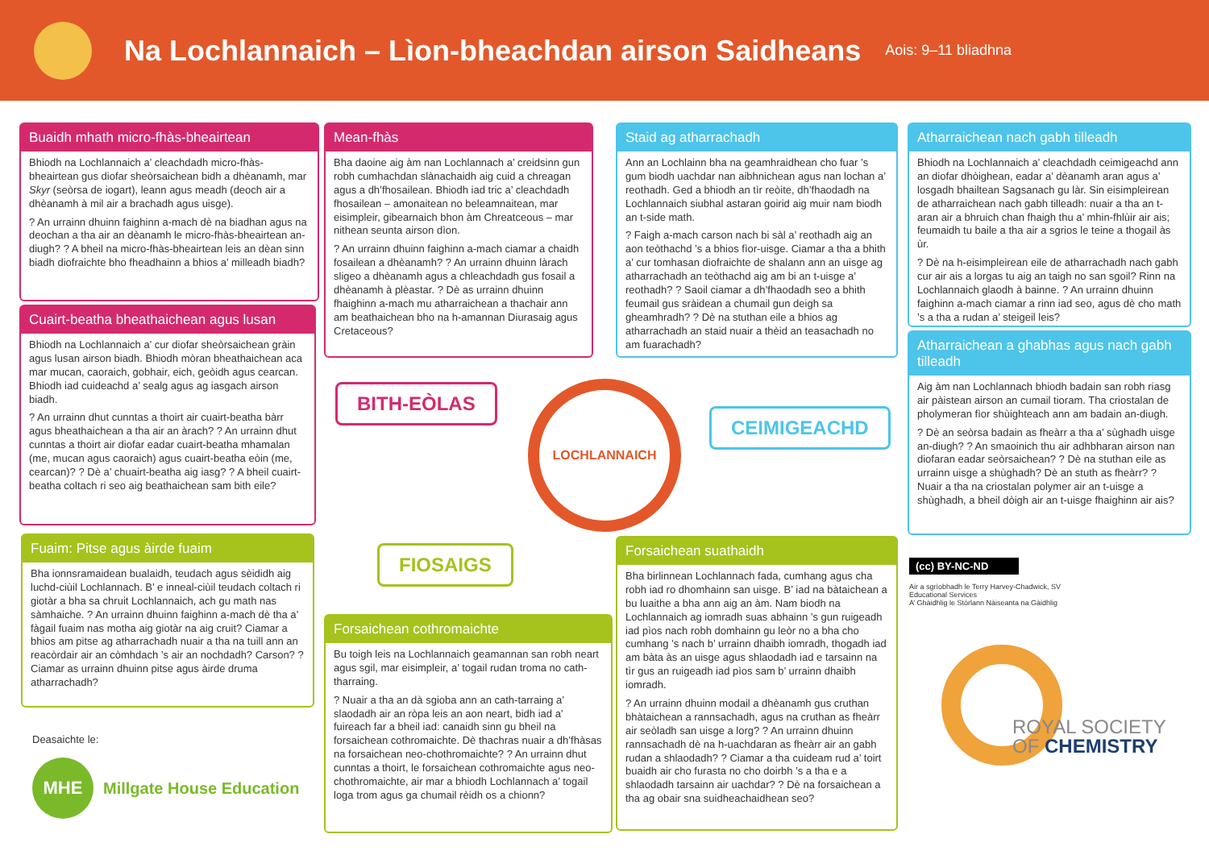Na Lochlannaich – Lìon-bheachdan airson Saidheans
Aois: 9–11 bliadhna
Buaidh mhath micro-fhàs-bheairtean
Bhiodh na Lochlannaich a’ cleachdadh micro-fhàs-bheairtean gus diofar sheòrsaichean bidh a dhèanamh, mar Skyr (seòrsa de iogart), leann agus meadh (deoch air a dhèanamh à mil air a brachadh agus uisge).
? An urrainn dhuinn faighinn a-mach dè na biadhan agus na deochan a tha air an dèanamh le micro-fhàs-bheairtean an-diugh? ? A bheil na micro-fhàs-bheairtean leis an dèan sinn biadh diofraichte bho fheadhainn a bhios a’ milleadh biadh?
Mean-fhàs
Bha daoine aig àm nan Lochlannach a’ creidsinn gun robh cumhachdan slànachaidh aig cuid a chreagan agus a dh’fhosailean. Bhiodh iad tric a’ cleachdadh fhosailean – amonaitean no beleamnaitean, mar eisimpleir, gibearnaich bhon àm Chreatceous – mar nithean seunta airson dìon.
? An urrainn dhuinn faighinn a-mach ciamar a chaidh fosailean a dhèanamh? ? An urrainn dhuinn làrach sligeo a dhèanamh agus a chleachdadh gus fosail a dhèanamh à plèastar. ? Dè as urrainn dhuinn fhaighinn a-mach mu atharraichean a thachair ann am beathaichean bho na h-amannan Diurasaig agus Cretaceous?
Cuairt-beatha bheathaichean agus lusan
Bhiodh na Lochlannaich a’ cur diofar sheòrsaichean gràin agus lusan airson biadh. Bhiodh mòran bheathaichean aca mar mucan, caoraich, gobhair, eich, geòidh agus cearcan. Bhiodh iad cuideachd a’ sealg agus ag iasgach airson biadh.
? An urrainn dhut cunntas a thoirt air cuairt-beatha bàrr agus bheathaichean a tha air an àrach? ? An urrainn dhut cunntas a thoirt air diofar eadar cuairt-beatha mhamalan (me, mucan agus caoraich) agus cuairt-beatha eòin (me, cearcan)? ? Dè a’ chuairt-beatha aig iasg? ? A bheil cuairt-beatha coltach ri seo aig beathaichean sam bith eile?
Staid ag atharrachadh
Ann an Lochlainn bha na geamhraidhean cho fuar ’s gum biodh uachdar nan aibhnichean agus nan lochan a’ reothadh. Ged a bhiodh an tìr reòite, dh’fhaodadh na Lochlannaich siubhal astaran goirid aig muir nam biodh an t-side math.
? Faigh a-mach carson nach bi sàl a’ reothadh aig an aon teòthachd ’s a bhios fìor-uisge. Ciamar a tha a bhith a’ cur tomhasan diofraichte de shalann ann an uisge ag atharrachadh an teòthachd aig am bi an t-uisge a’ reothadh? ? Saoil ciamar a dh’fhaodadh seo a bhith feumail gus sràidean a chumail gun deigh sa gheamhradh? ? Dè na stuthan eile a bhios ag atharrachadh an staid nuair a thèid an teasachadh no am fuarachadh?
Atharraichean nach gabh tilleadh
Bhiodh na Lochlannaich a’ cleachdadh ceimigeachd ann an diofar dhòighean, eadar a’ dèanamh aran agus a’ losgadh bhailtean Sagsanach gu làr. Sin eisimpleirean de atharraichean nach gabh tilleadh: nuair a tha an t-aran air a bhruich chan fhaigh thu a’ mhin-fhlùir air ais; feumaidh tu baile a tha air a sgrios le teine a thogail às ùr.
? Dè na h-eisimpleirean eile de atharrachadh nach gabh cur air ais a lorgas tu aig an taigh no san sgoil? Rinn na Lochlannaich glaodh à bainne. ? An urrainn dhuinn faighinn a-mach ciamar a rinn iad seo, agus dè cho math ’s a tha a rudan a’ steigeil leis?
Atharraichean a ghabhas agus nach gabh tilleadh
Aig àm nan Lochlannach bhiodh badain san robh riasg air pàistean airson an cumail tioram. Tha criostalan de pholymeran fìor shùighteach ann am badain an-diugh.
? Dè an seòrsa badain as fheàrr a tha a’ sùghadh uisge an-diugh? ? An smaoinich thu air adhbharan airson nan diofaran eadar seòrsaichean? ? Dè na stuthan eile as urrainn uisge a shùghadh? Dè an stuth as fheàrr? ? Nuair a tha na criostalan polymer air an t-uisge a shùghadh, a bheil dòigh air an t-uisge fhaighinn air ais?
BITH-EÒLAS LOCHLANNAICH
CEIMIGEACHD
FIOSAIGS
Fuaim: Pitse agus àirde fuaim
Bha ionnsramaidean bualaidh, teudach agus sèididh aig luchd-ciùil Lochlannach. B’ e inneal-ciùil teudach coltach ri giotàr a bha sa chruit Lochlannaich, ach gu math nas sàmhaiche. ? An urrainn dhuinn faighinn a-mach dè tha a’ fàgail fuaim nas motha aig giotàr na aig cruit? Ciamar a bhios am pitse ag atharrachadh nuair a tha na tuill ann an reacòrdair air an còmhdach ’s air an nochdadh? Carson? ? Ciamar as urrainn dhuinn pitse agus àirde druma atharrachadh?
Forsaichean cothromaichte
Bu toigh leis na Lochlannaich geamannan san robh neart agus sgil, mar eisimpleir, a’ togail rudan troma no cath-tharraing.
? Nuair a tha an dà sgioba ann an cath-tarraing a’ slaodadh air an ròpa leis an aon neart, bidh iad a’ fuireach far a bheil iad: canaidh sinn gu bheil na forsaichean cothromaichte. Dè thachras nuair a dh’fhàsas na forsaichean neo-chothromaichte? ? An urrainn dhut cunntas a thoirt, le forsaichean cothromaichte agus neo-chothromaichte, air mar a bhiodh Lochlannach a’ togail loga trom agus ga chumail rèidh os a chionn?
Forsaichean suathaidh
Bha birlinnean Lochlannach fada, cumhang agus cha robh iad ro dhomhainn san uisge. B’ iad na bàtaichean a bu luaithe a bha ann aig an àm. Nam biodh na Lochlannaich ag iomradh suas abhainn ’s gun ruigeadh iad pìos nach robh domhainn gu leòr no a bha cho cumhang ’s nach b’ urrainn dhaibh iomradh, thogadh iad am bàta às an uisge agus shlaodadh iad e tarsainn na tìr gus an ruigeadh iad pìos sam b’ urrainn dhaibh iomradh.
? An urrainn dhuinn modail a dhèanamh gus cruthan bhàtaichean a rannsachadh, agus na cruthan as fheàrr air seòladh san uisge a lorg? ? An urrainn dhuinn rannsachadh dè na h-uachdaran as fheàrr air an gabh rudan a shlaodadh? ? Ciamar a tha cuideam rud a’ toirt buaidh air cho furasta no cho doirbh ’s a tha e a shlaodadh tarsainn air uachdar? ? Dè na forsaichean a tha ag obair sna suidheachaidhean seo?
Deasaichte le:
MHE
Millgate House Education
(cc) BY-NC-ND
Air a sgrìobhadh le Terry Harvey-Chadwick, SV Educational Services
A’ Ghàidhlig le Stòrlann Nàiseanta na Gàidhlig
ROYAL SOCIETY
OF CHEMISTRY